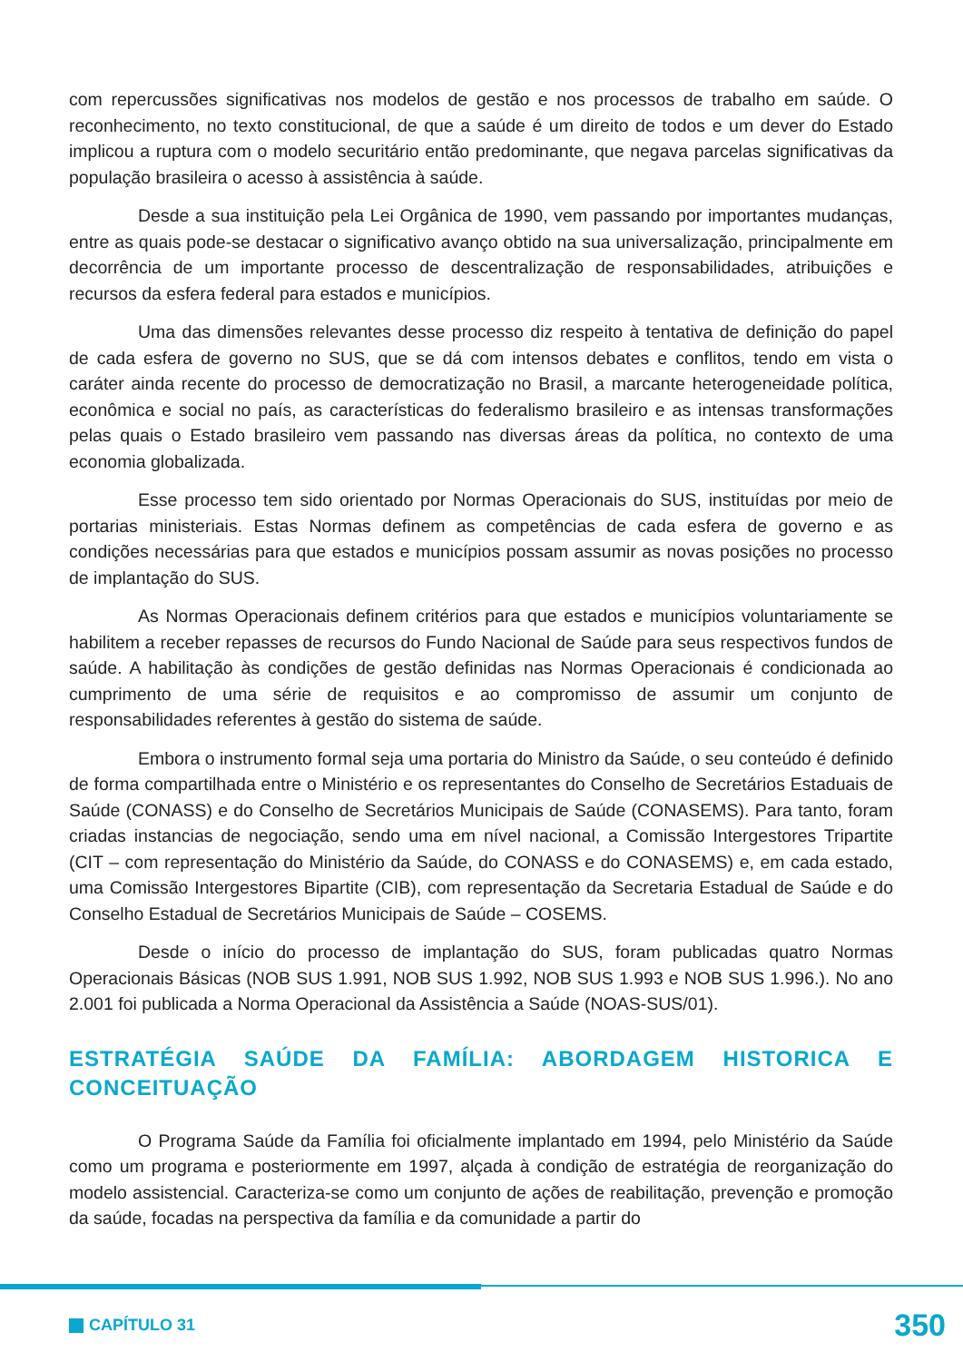com repercussões significativas nos modelos de gestão e nos processos de trabalho em saúde. O reconhecimento, no texto constitucional, de que a saúde é um direito de todos e um dever do Estado implicou a ruptura com o modelo securitário então predominante, que negava parcelas significativas da população brasileira o acesso à assistência à saúde.
Desde a sua instituição pela Lei Orgânica de 1990, vem passando por importantes mudanças, entre as quais pode-se destacar o significativo avanço obtido na sua universalização, principalmente em decorrência de um importante processo de descentralização de responsabilidades, atribuições e recursos da esfera federal para estados e municípios.
Uma das dimensões relevantes desse processo diz respeito à tentativa de definição do papel de cada esfera de governo no SUS, que se dá com intensos debates e conflitos, tendo em vista o caráter ainda recente do processo de democratização no Brasil, a marcante heterogeneidade política, econômica e social no país, as características do federalismo brasileiro e as intensas transformações pelas quais o Estado brasileiro vem passando nas diversas áreas da política, no contexto de uma economia globalizada.
Esse processo tem sido orientado por Normas Operacionais do SUS, instituídas por meio de portarias ministeriais. Estas Normas definem as competências de cada esfera de governo e as condições necessárias para que estados e municípios possam assumir as novas posições no processo de implantação do SUS.
As Normas Operacionais definem critérios para que estados e municípios voluntariamente se habilitem a receber repasses de recursos do Fundo Nacional de Saúde para seus respectivos fundos de saúde. A habilitação às condições de gestão definidas nas Normas Operacionais é condicionada ao cumprimento de uma série de requisitos e ao compromisso de assumir um conjunto de responsabilidades referentes à gestão do sistema de saúde.
Embora o instrumento formal seja uma portaria do Ministro da Saúde, o seu conteúdo é definido de forma compartilhada entre o Ministério e os representantes do Conselho de Secretários Estaduais de Saúde (CONASS) e do Conselho de Secretários Municipais de Saúde (CONASEMS). Para tanto, foram criadas instancias de negociação, sendo uma em nível nacional, a Comissão Intergestores Tripartite (CIT – com representação do Ministério da Saúde, do CONASS e do CONASEMS) e, em cada estado, uma Comissão Intergestores Bipartite (CIB), com representação da Secretaria Estadual de Saúde e do Conselho Estadual de Secretários Municipais de Saúde – COSEMS.
Desde o início do processo de implantação do SUS, foram publicadas quatro Normas Operacionais Básicas (NOB SUS 1.991, NOB SUS 1.992, NOB SUS 1.993 e NOB SUS 1.996.). No ano 2.001 foi publicada a Norma Operacional da Assistência a Saúde (NOAS-SUS/01).
ESTRATÉGIA SAÚDE DA FAMÍLIA: ABORDAGEM HISTORICA E CONCEITUAÇÃO
O Programa Saúde da Família foi oficialmente implantado em 1994, pelo Ministério da Saúde como um programa e posteriormente em 1997, alçada à condição de estratégia de reorganização do modelo assistencial. Caracteriza-se como um conjunto de ações de reabilitação, prevenção e promoção da saúde, focadas na perspectiva da família e da comunidade a partir do
CAPÍTULO 31 350